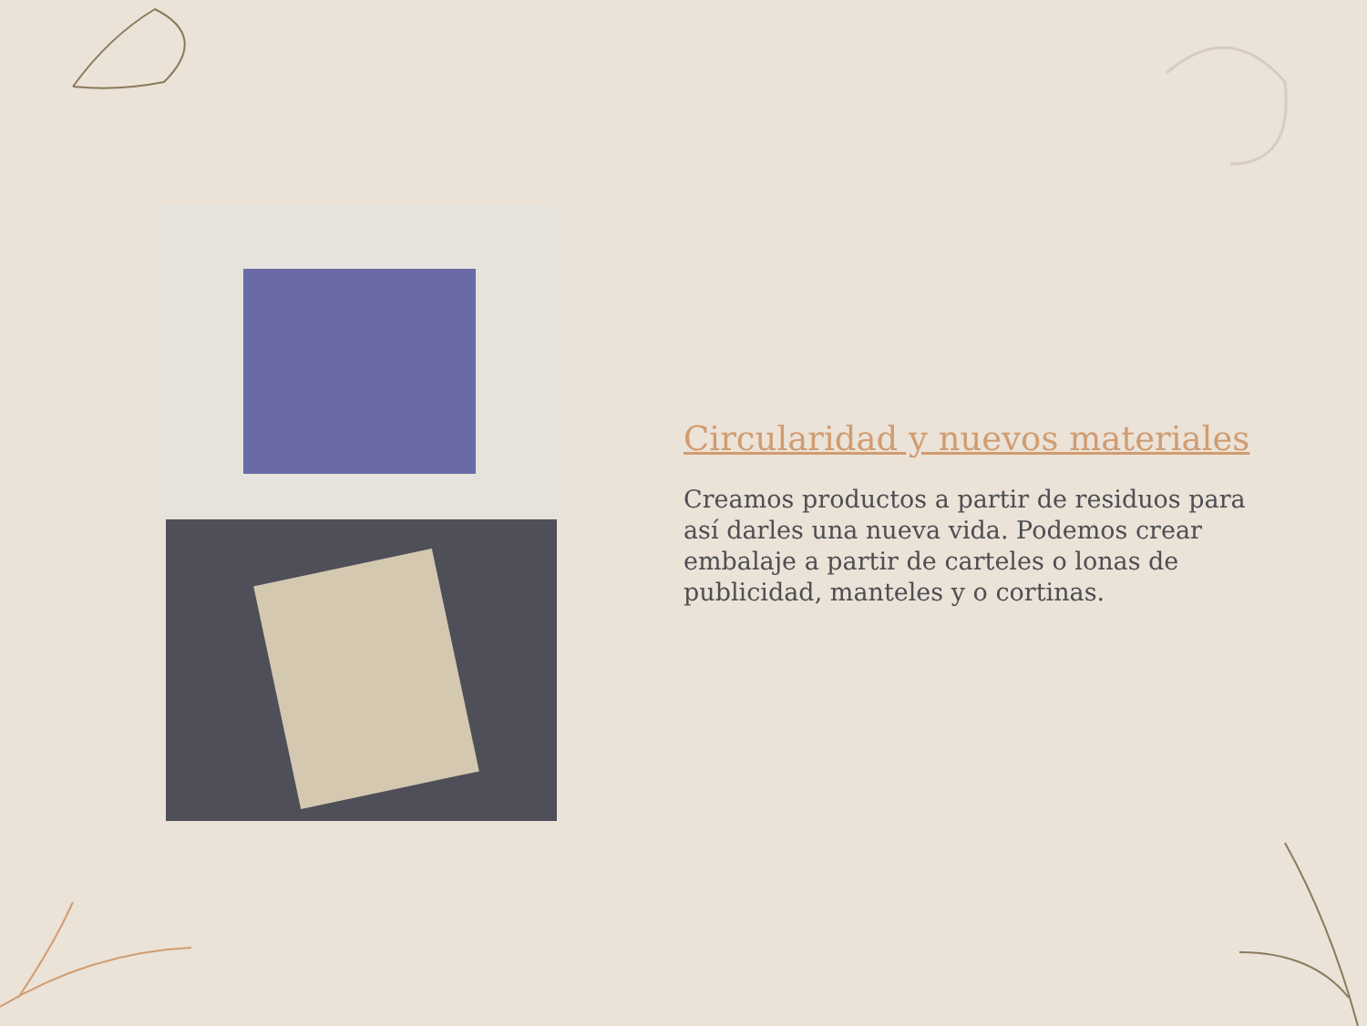Circularidad y nuevos materiales
Creamos productos a partir de residuos para así darles una nueva vida. Podemos crear embalaje a partir de carteles o lonas de publicidad, manteles y o cortinas.